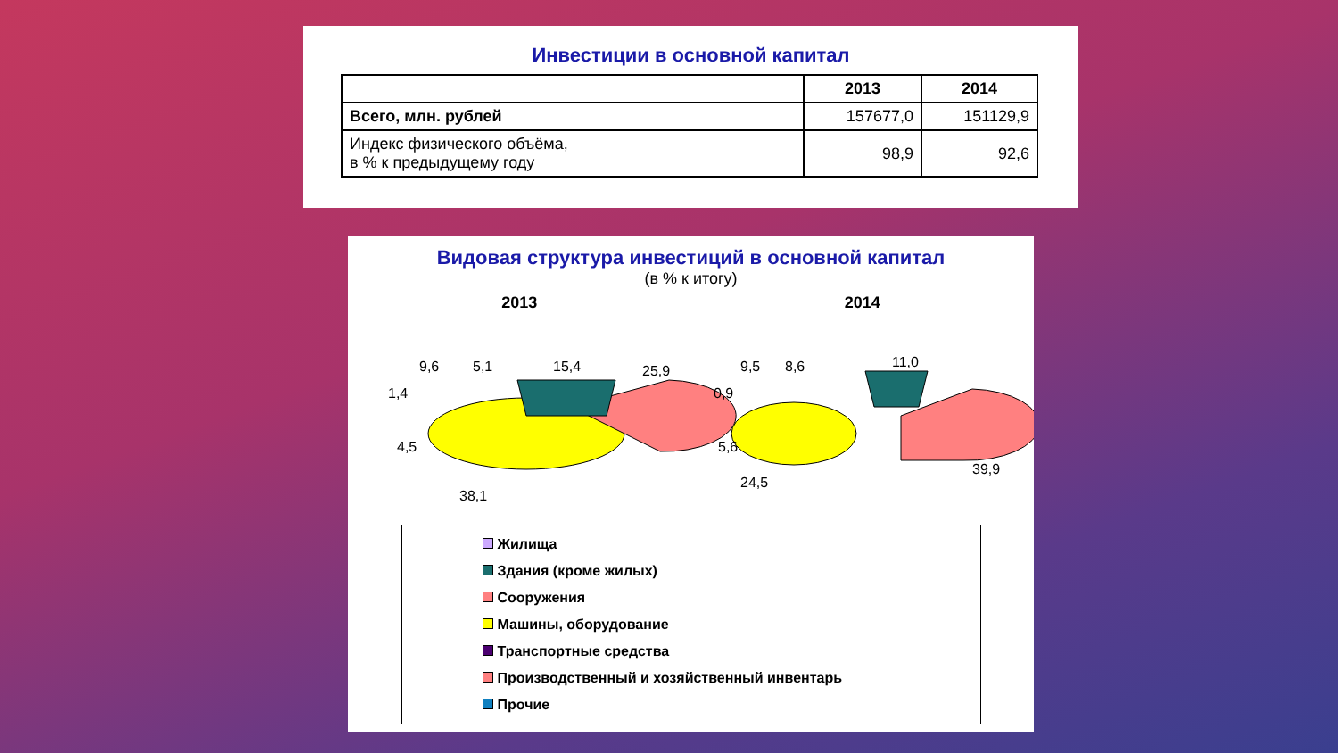Инвестиции в основной капитал
| | 2013 | 2014 |
| --- | --- | --- |
| Всего, млн. рублей | 157677,0 | 151129,9 |
| Индекс физического объёма, в % к предыдущему году | 98,9 | 92,6 |
Видовая структура инвестиций в основной капитал
(в % к итогу)
2013 2014
9,6
5,1
15,4
25,9
1,4
4,5
38,1
9,5
8,6
11,0
0,9
5,6
24,5
39,9
Жилища
Здания (кроме жилых)
Сооружения
Машины, оборудование
Транспортные средства
Производственный и хозяйственный инвентарь
Прочие